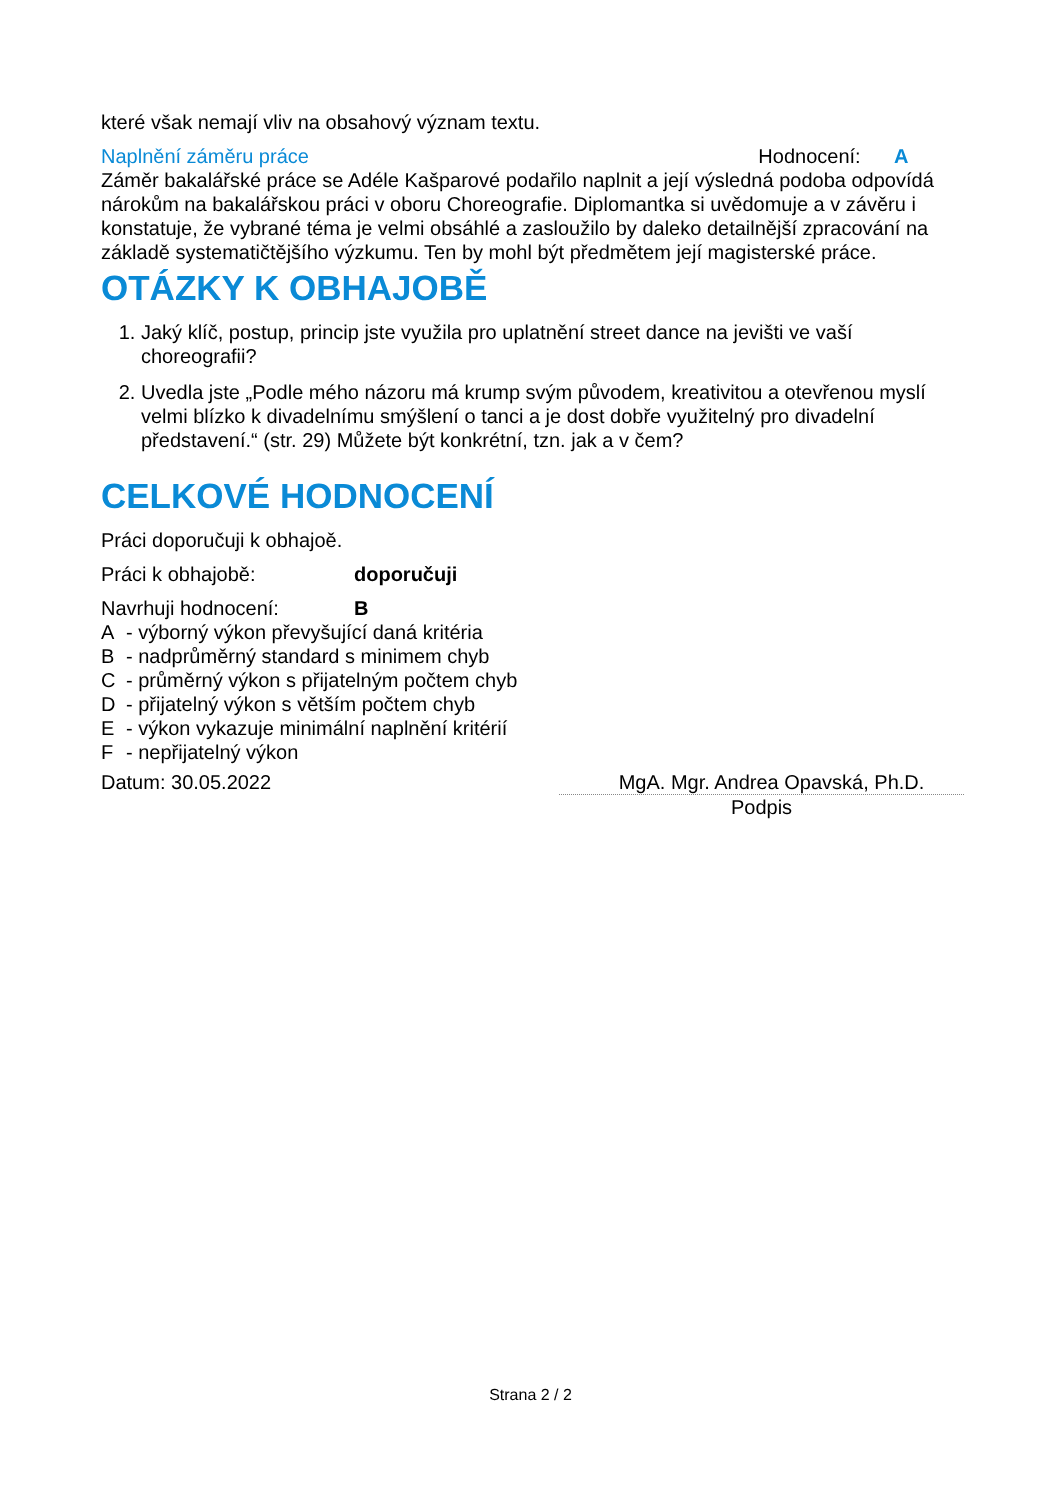které však nemají vliv na obsahový význam textu.
Naplnění záměru práce Hodnocení: A
Záměr bakalářské práce se Adéle Kašparové podařilo naplnit a její výsledná podoba odpovídá nárokům na bakalářskou práci v oboru Choreografie. Diplomantka si uvědomuje a v závěru i konstatuje, že vybrané téma je velmi obsáhlé a zasloužilo by daleko detailnější zpracování na základě systematičtějšího výzkumu. Ten by mohl být předmětem její magisterské práce.
OTÁZKY K OBHAJOBĚ
1. Jaký klíč, postup, princip jste využila pro uplatnění street dance na jevišti ve vaší choreografii?
2. Uvedla jste „Podle mého názoru má krump svým původem, kreativitou a otevřenou myslí velmi blízko k divadelnímu smýšlení o tanci a je dost dobře využitelný pro divadelní představení.“ (str. 29) Můžete být konkrétní, tzn. jak a v čem?
CELKOVÉ HODNOCENÍ
Práci doporučuji k obhajoě.
Práci k obhajobě: doporučuji
Navrhuji hodnocení: B
A - výborný výkon převyšující daná kritéria
B - nadprůměrný standard s minimem chyb
C - průměrný výkon s přijatelným počtem chyb
D - přijatelný výkon s větším počtem chyb
E - výkon vykazuje minimální naplnění kritérií
F - nepřijatelný výkon
Datum: 30.05.2022 MgA. Mgr. Andrea Opavská, Ph.D.
Podpis
Strana 2 / 2